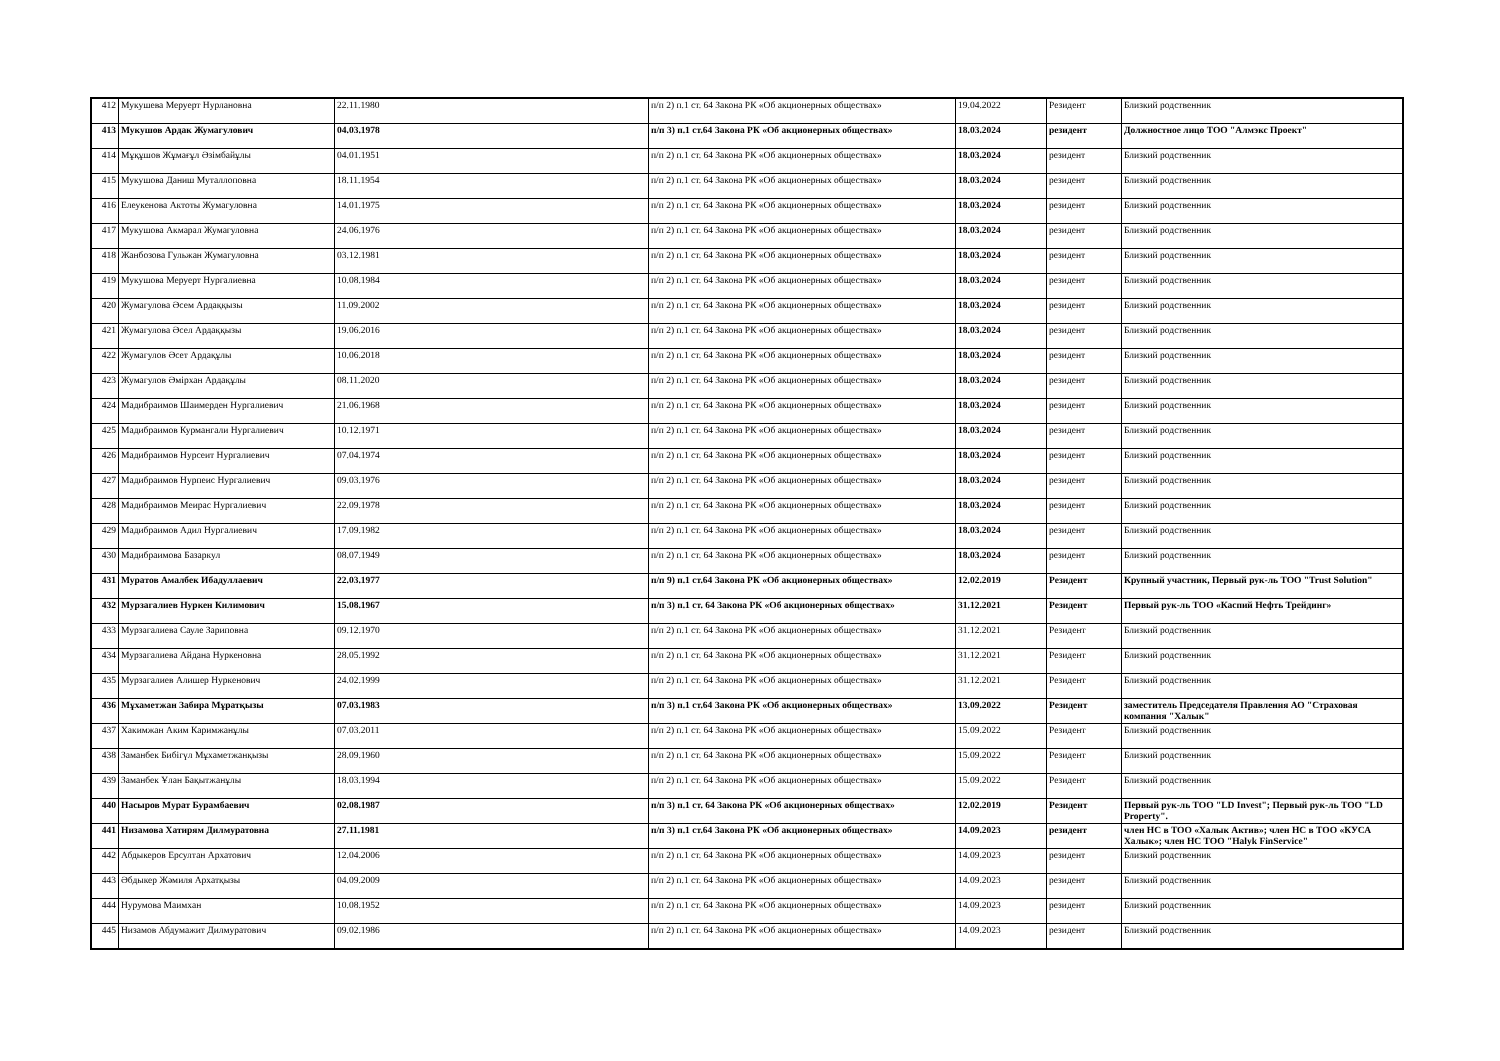| 412 | Мукушева Меруерт Нурлановна | 22.11.1980 | п/п 2) п.1 ст. 64 Закона РК «Об акционерных обществах» | 19.04.2022 | Резидент | Близкий родственник |
| 413 | Мукушов Ардак Жумагулович | 04.03.1978 | п/п 3) п.1 ст.64 Закона РК «Об акционерных обществах» | 18.03.2024 | резидент | Должностное лицо ТОО "Алмэкс Проект" |
| 414 | Мұқұшов Жұмағұл Әзімбайұлы | 04.01.1951 | п/п 2) п.1 ст. 64 Закона РК «Об акционерных обществах» | 18.03.2024 | резидент | Близкий родственник |
| 415 | Мукушова Даниш Муталлоповна | 18.11.1954 | п/п 2) п.1 ст. 64 Закона РК «Об акционерных обществах» | 18.03.2024 | резидент | Близкий родственник |
| 416 | Елеукенова Актоты Жумагуловна | 14.01.1975 | п/п 2) п.1 ст. 64 Закона РК «Об акционерных обществах» | 18.03.2024 | резидент | Близкий родственник |
| 417 | Мукушова Акмарал Жумагуловна | 24.06.1976 | п/п 2) п.1 ст. 64 Закона РК «Об акционерных обществах» | 18.03.2024 | резидент | Близкий родственник |
| 418 | Жанбозова Гульжан Жумагуловна | 03.12.1981 | п/п 2) п.1 ст. 64 Закона РК «Об акционерных обществах» | 18.03.2024 | резидент | Близкий родственник |
| 419 | Мукушова Меруерт Нургалиевна | 10.08.1984 | п/п 2) п.1 ст. 64 Закона РК «Об акционерных обществах» | 18.03.2024 | резидент | Близкий родственник |
| 420 | Жумагулова Әсем Ардаққызы | 11.09.2002 | п/п 2) п.1 ст. 64 Закона РК «Об акционерных обществах» | 18.03.2024 | резидент | Близкий родственник |
| 421 | Жумагулова Әсел Ардаққызы | 19.06.2016 | п/п 2) п.1 ст. 64 Закона РК «Об акционерных обществах» | 18.03.2024 | резидент | Близкий родственник |
| 422 | Жумагулов Әсет Ардақұлы | 10.06.2018 | п/п 2) п.1 ст. 64 Закона РК «Об акционерных обществах» | 18.03.2024 | резидент | Близкий родственник |
| 423 | Жумагулов Әмірхан Ардақұлы | 08.11.2020 | п/п 2) п.1 ст. 64 Закона РК «Об акционерных обществах» | 18.03.2024 | резидент | Близкий родственник |
| 424 | Мадибраимов Шаимерден Нургалиевич | 21.06.1968 | п/п 2) п.1 ст. 64 Закона РК «Об акционерных обществах» | 18.03.2024 | резидент | Близкий родственник |
| 425 | Мадибраимов Курмангали Нургалиевич | 10.12.1971 | п/п 2) п.1 ст. 64 Закона РК «Об акционерных обществах» | 18.03.2024 | резидент | Близкий родственник |
| 426 | Мадибраимов Нурсеит Нургалиевич | 07.04.1974 | п/п 2) п.1 ст. 64 Закона РК «Об акционерных обществах» | 18.03.2024 | резидент | Близкий родственник |
| 427 | Мадибраимов Нурпеис Нургалиевич | 09.03.1976 | п/п 2) п.1 ст. 64 Закона РК «Об акционерных обществах» | 18.03.2024 | резидент | Близкий родственник |
| 428 | Мадибраимов Меирас Нургалиевич | 22.09.1978 | п/п 2) п.1 ст. 64 Закона РК «Об акционерных обществах» | 18.03.2024 | резидент | Близкий родственник |
| 429 | Мадибраимов Адил Нургалиевич | 17.09.1982 | п/п 2) п.1 ст. 64 Закона РК «Об акционерных обществах» | 18.03.2024 | резидент | Близкий родственник |
| 430 | Мадибраимова Базаркул | 08.07.1949 | п/п 2) п.1 ст. 64 Закона РК «Об акционерных обществах» | 18.03.2024 | резидент | Близкий родственник |
| 431 | Муратов Амалбек Ибадуллаевич | 22.03.1977 | п/п 9) п.1 ст.64 Закона РК «Об акционерных обществах» | 12.02.2019 | Резидент | Крупный участник, Первый рук-ль ТОО "Trust Solution" |
| 432 | Мурзагалиев Нуркен Килимович | 15.08.1967 | п/п 3) п.1 ст. 64 Закона РК «Об акционерных обществах» | 31.12.2021 | Резидент | Первый рук-ль ТОО «Каспий Нефть Трейдинг» |
| 433 | Мурзагалиева Сауле Зариповна | 09.12.1970 | п/п 2) п.1 ст. 64 Закона РК «Об акционерных обществах» | 31.12.2021 | Резидент | Близкий родственник |
| 434 | Мурзагалиева Айдана Нуркеновна | 28.05.1992 | п/п 2) п.1 ст. 64 Закона РК «Об акционерных обществах» | 31.12.2021 | Резидент | Близкий родственник |
| 435 | Мурзагалиев Алишер Нуркенович | 24.02.1999 | п/п 2) п.1 ст. 64 Закона РК «Об акционерных обществах» | 31.12.2021 | Резидент | Близкий родственник |
| 436 | Мұхаметжан Забира Мұратқызы | 07.03.1983 | п/п 3) п.1 ст.64 Закона РК «Об акционерных обществах» | 13.09.2022 | Резидент | заместитель Председателя Правления АО "Страховая компания "Халык" |
| 437 | Хакимжан Аким Каримжанұлы | 07.03.2011 | п/п 2) п.1 ст. 64 Закона РК «Об акционерных обществах» | 15.09.2022 | Резидент | Близкий родственник |
| 438 | Заманбек Бибігүл Мұхаметжанқызы | 28.09.1960 | п/п 2) п.1 ст. 64 Закона РК «Об акционерных обществах» | 15.09.2022 | Резидент | Близкий родственник |
| 439 | Заманбек Ұлан Бақытжанұлы | 18.03.1994 | п/п 2) п.1 ст. 64 Закона РК «Об акционерных обществах» | 15.09.2022 | Резидент | Близкий родственник |
| 440 | Насыров Мурат Бурамбаевич | 02.08.1987 | п/п 3) п.1 ст. 64 Закона РК «Об акционерных обществах» | 12.02.2019 | Резидент | Первый рук-ль ТОО "LD Invest"; Первый рук-ль ТОО "LD Property". |
| 441 | Низамова Хатирям Дилмуратовна | 27.11.1981 | п/п 3) п.1 ст.64 Закона РК «Об акционерных обществах» | 14.09.2023 | резидент | член НС в ТОО «Халык Актив»; член НС в ТОО «КУСА Халык»; член НС ТОО "Halyk FinService" |
| 442 | Абдыкеров Ерсултан Архатович | 12.04.2006 | п/п 2) п.1 ст. 64 Закона РК «Об акционерных обществах» | 14.09.2023 | резидент | Близкий родственник |
| 443 | Әбдыкер Жәмиля Архатқызы | 04.09.2009 | п/п 2) п.1 ст. 64 Закона РК «Об акционерных обществах» | 14.09.2023 | резидент | Близкий родственник |
| 444 | Нурумова Маимхан | 10.08.1952 | п/п 2) п.1 ст. 64 Закона РК «Об акционерных обществах» | 14.09.2023 | резидент | Близкий родственник |
| 445 | Низамов Абдумажит Дилмуратович | 09.02.1986 | п/п 2) п.1 ст. 64 Закона РК «Об акционерных обществах» | 14.09.2023 | резидент | Близкий родственник |